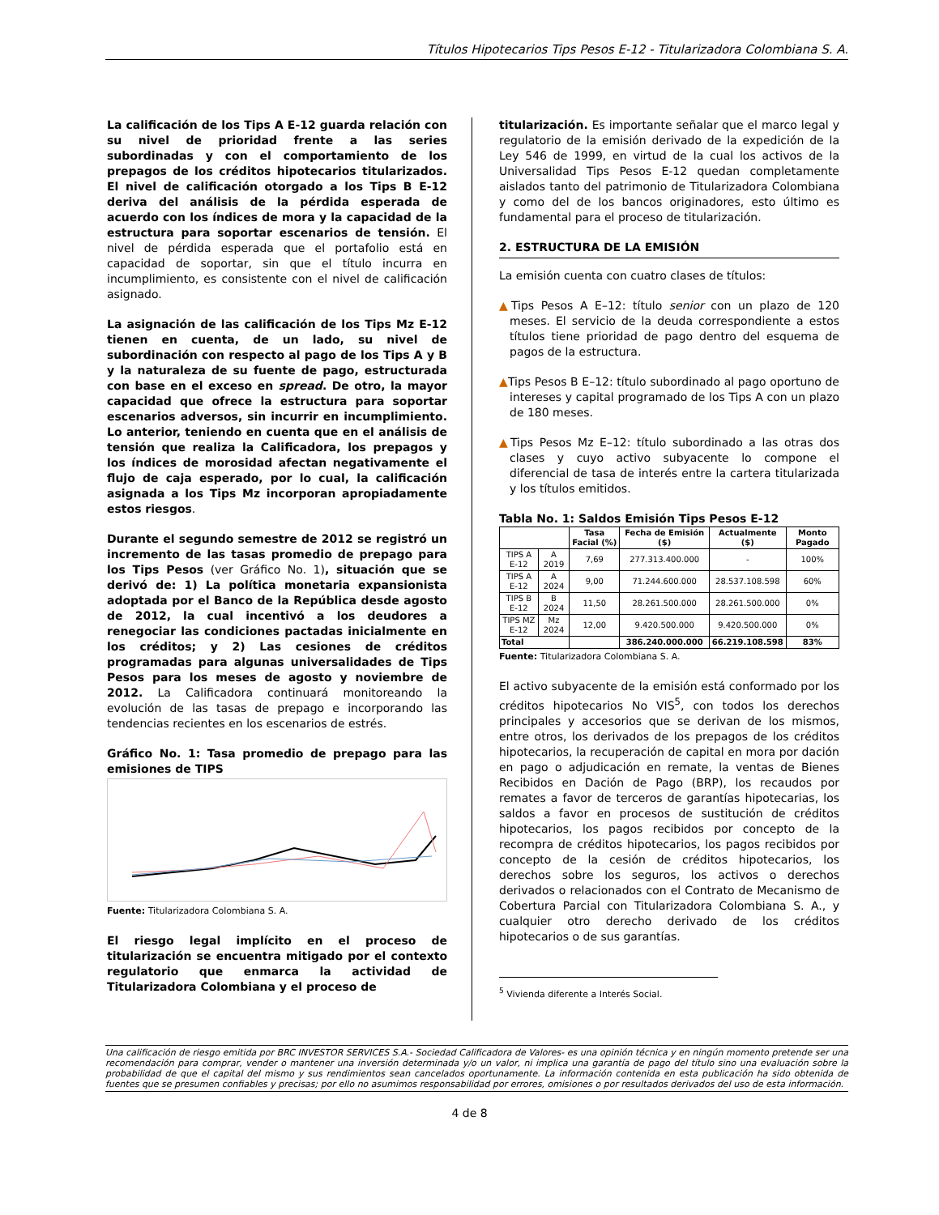Títulos Hipotecarios Tips Pesos E-12 - Titularizadora Colombiana S. A.
La calificación de los Tips A E-12 guarda relación con su nivel de prioridad frente a las series subordinadas y con el comportamiento de los prepagos de los créditos hipotecarios titularizados. El nivel de calificación otorgado a los Tips B E-12 deriva del análisis de la pérdida esperada de acuerdo con los índices de mora y la capacidad de la estructura para soportar escenarios de tensión. El nivel de pérdida esperada que el portafolio está en capacidad de soportar, sin que el título incurra en incumplimiento, es consistente con el nivel de calificación asignado.
La asignación de las calificación de los Tips Mz E-12 tienen en cuenta, de un lado, su nivel de subordinación con respecto al pago de los Tips A y B y la naturaleza de su fuente de pago, estructurada con base en el exceso en spread. De otro, la mayor capacidad que ofrece la estructura para soportar escenarios adversos, sin incurrir en incumplimiento. Lo anterior, teniendo en cuenta que en el análisis de tensión que realiza la Calificadora, los prepagos y los índices de morosidad afectan negativamente el flujo de caja esperado, por lo cual, la calificación asignada a los Tips Mz incorporan apropiadamente estos riesgos.
Durante el segundo semestre de 2012 se registró un incremento de las tasas promedio de prepago para los Tips Pesos (ver Gráfico No. 1), situación que se derivó de: 1) La política monetaria expansionista adoptada por el Banco de la República desde agosto de 2012, la cual incentivó a los deudores a renegociar las condiciones pactadas inicialmente en los créditos; y 2) Las cesiones de créditos programadas para algunas universalidades de Tips Pesos para los meses de agosto y noviembre de 2012. La Calificadora continuará monitoreando la evolución de las tasas de prepago e incorporando las tendencias recientes en los escenarios de estrés.
Gráfico No. 1: Tasa promedio de prepago para las emisiones de TIPS
Fuente: Titularizadora Colombiana S. A.
El riesgo legal implícito en el proceso de titularización se encuentra mitigado por el contexto regulatorio que enmarca la actividad de Titularizadora Colombiana y el proceso de
titularización. Es importante señalar que el marco legal y regulatorio de la emisión derivado de la expedición de la Ley 546 de 1999, en virtud de la cual los activos de la Universalidad Tips Pesos E-12 quedan completamente aislados tanto del patrimonio de Titularizadora Colombiana y como del de los bancos originadores, esto último es fundamental para el proceso de titularización.
2. ESTRUCTURA DE LA EMISIÓN
La emisión cuenta con cuatro clases de títulos:
▲Tips Pesos A E–12: título senior con un plazo de 120 meses. El servicio de la deuda correspondiente a estos títulos tiene prioridad de pago dentro del esquema de pagos de la estructura.
▲Tips Pesos B E–12: título subordinado al pago oportuno de intereses y capital programado de los Tips A con un plazo de 180 meses.
▲Tips Pesos Mz E–12: título subordinado a las otras dos clases y cuyo activo subyacente lo compone el diferencial de tasa de interés entre la cartera titularizada y los títulos emitidos.
Tabla No. 1: Saldos Emisión Tips Pesos E-12
| | | Tasa Facial (%) | Fecha de Emisión ($) | Actualmente ($) | Monto Pagado |
| --- | --- | --- | --- | --- | --- |
| TIPS A E-12 | A 2019 | 7,69 | 277.313.400.000 | - | 100% |
| TIPS A E-12 | A 2024 | 9,00 | 71.244.600.000 | 28.537.108.598 | 60% |
| TIPS B E-12 | B 2024 | 11,50 | 28.261.500.000 | 28.261.500.000 | 0% |
| TIPS MZ E-12 | Mz 2024 | 12,00 | 9.420.500.000 | 9.420.500.000 | 0% |
| Total | | | 386.240.000.000 | 66.219.108.598 | 83% |
Fuente: Titularizadora Colombiana S. A.
El activo subyacente de la emisión está conformado por los créditos hipotecarios No VIS<sup>5</sup>, con todos los derechos principales y accesorios que se derivan de los mismos, entre otros, los derivados de los prepagos de los créditos hipotecarios, la recuperación de capital en mora por dación en pago o adjudicación en remate, la ventas de Bienes Recibidos en Dación de Pago (BRP), los recaudos por remates a favor de terceros de garantías hipotecarias, los saldos a favor en procesos de sustitución de créditos hipotecarios, los pagos recibidos por concepto de la recompra de créditos hipotecarios, los pagos recibidos por concepto de la cesión de créditos hipotecarios, los derechos sobre los seguros, los activos o derechos derivados o relacionados con el Contrato de Mecanismo de Cobertura Parcial con Titularizadora Colombiana S. A., y cualquier otro derecho derivado de los créditos hipotecarios o de sus garantías.
<sup>5</sup> Vivienda diferente a Interés Social.
Una calificación de riesgo emitida por BRC INVESTOR SERVICES S.A.- Sociedad Calificadora de Valores- es una opinión técnica y en ningún momento pretende ser una recomendación para comprar, vender o mantener una inversión determinada y/o un valor, ni implica una garantía de pago del título sino una evaluación sobre la probabilidad de que el capital del mismo y sus rendimientos sean cancelados oportunamente. La información contenida en esta publicación ha sido obtenida de fuentes que se presumen confiables y precisas; por ello no asumimos responsabilidad por errores, omisiones o por resultados derivados del uso de esta información.
4 de 8